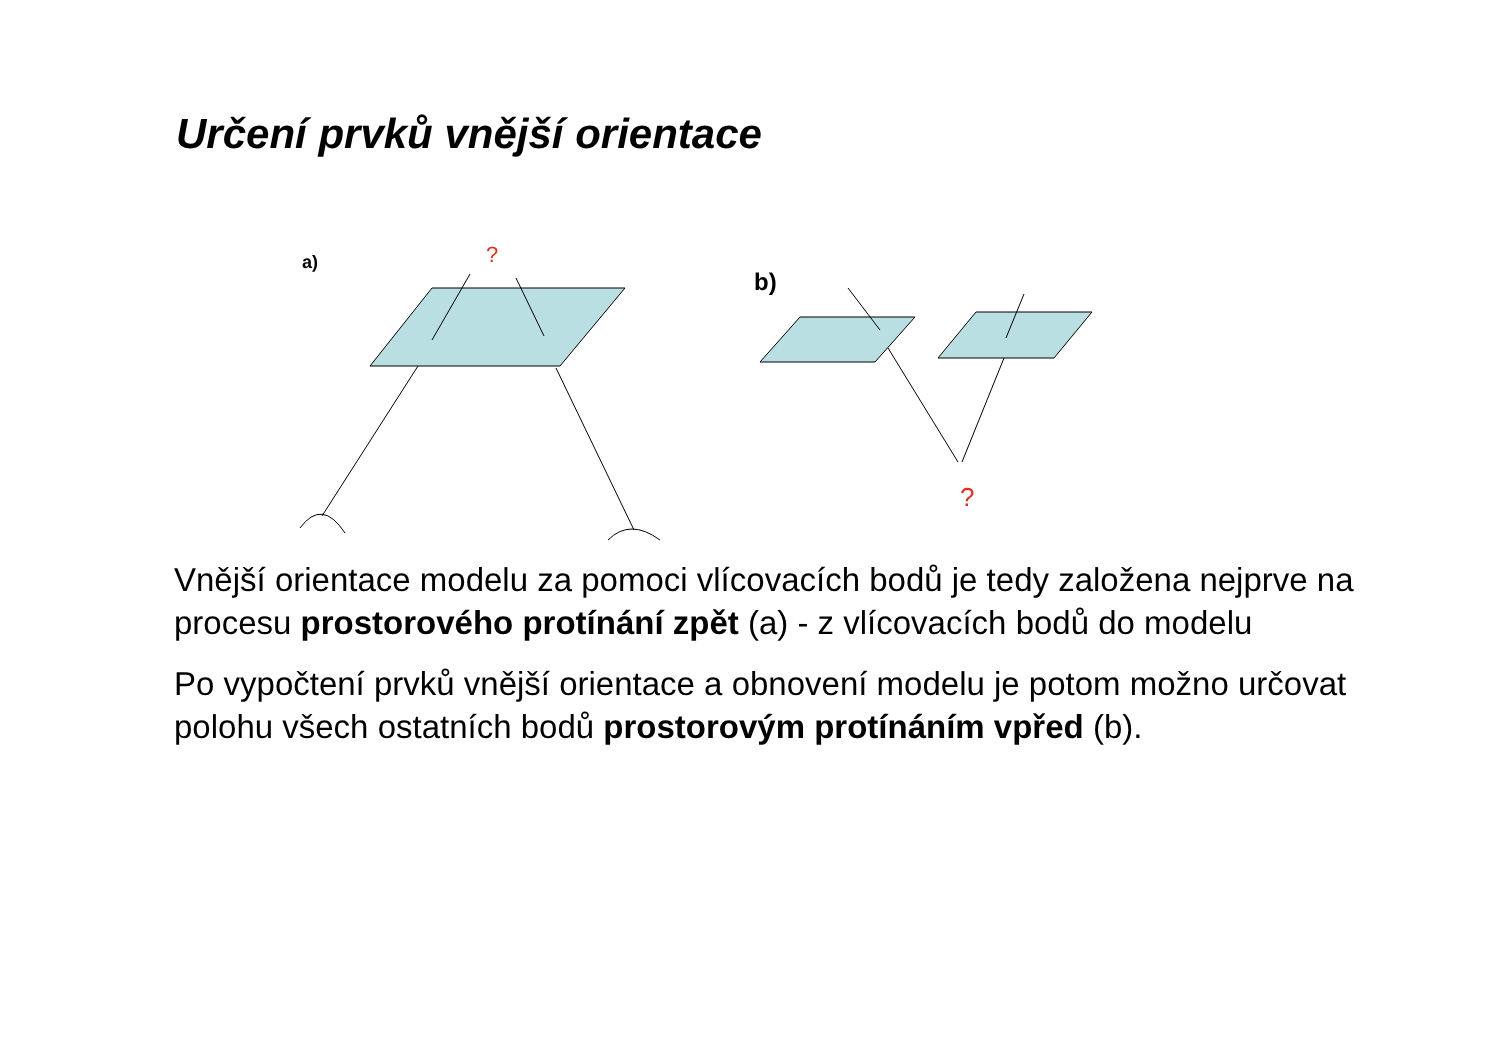Určení prvků vnější orientace
a)
?
b)
?
Vnější orientace modelu za pomoci vlícovacích bodů je tedy založena nejprve na procesu prostorového protínání zpět (a) - z vlícovacích bodů do modelu
Po vypočtení prvků vnější orientace a obnovení modelu je potom možno určovat polohu všech ostatních bodů prostorovým protínáním vpřed (b).